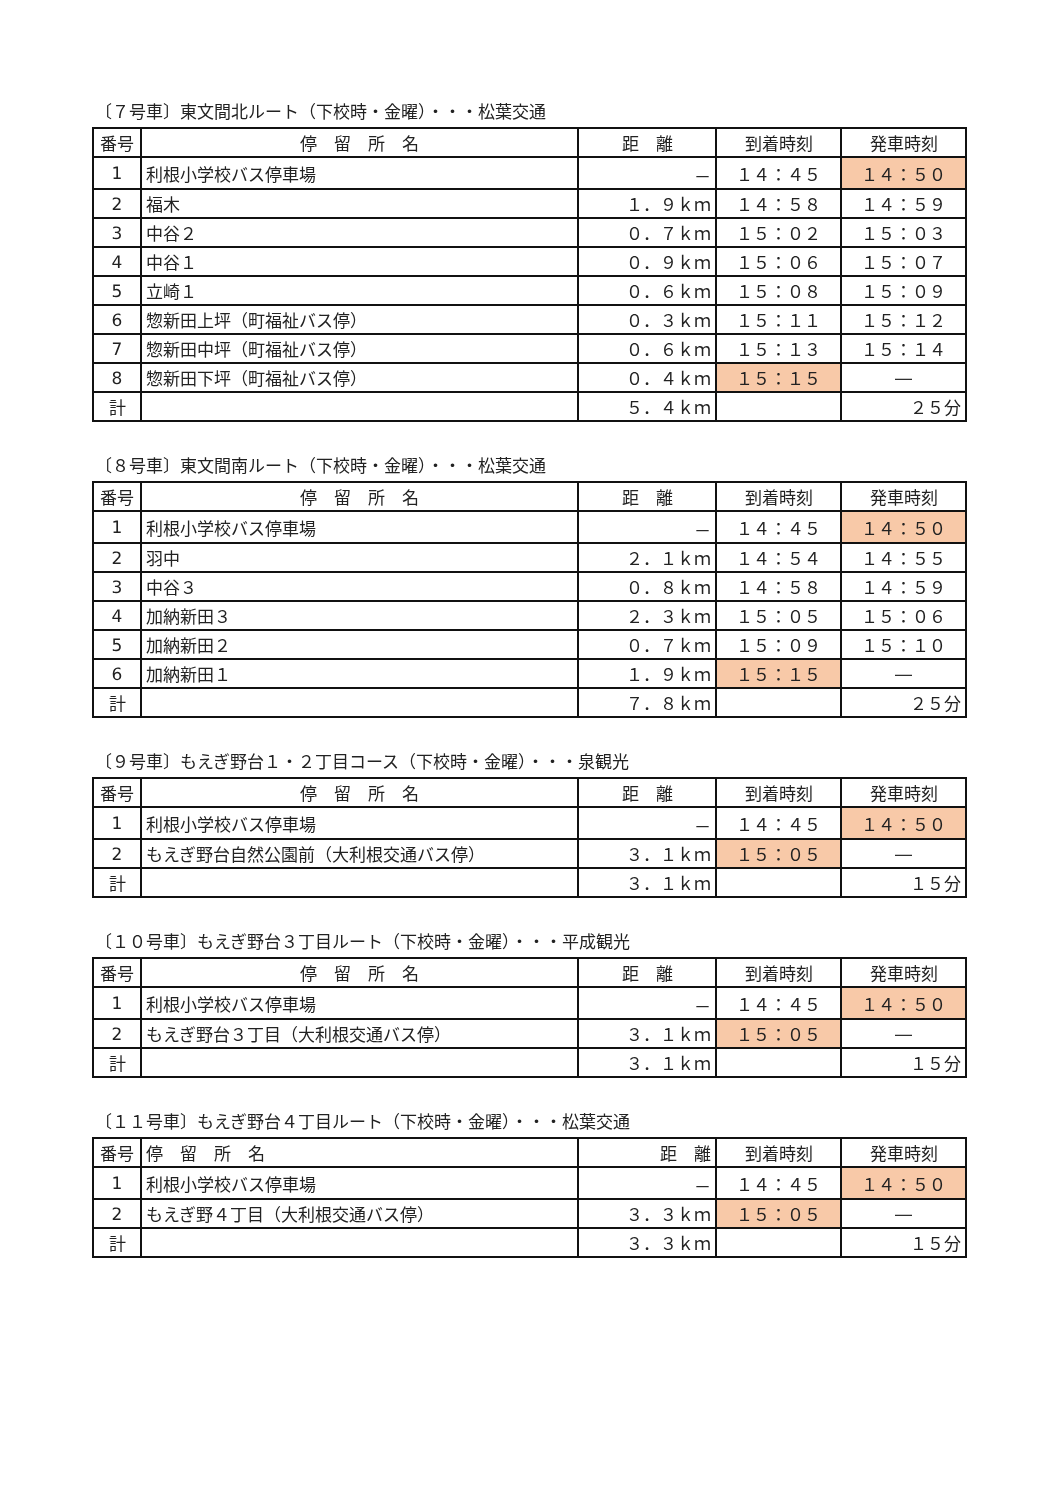〔７号車〕東文間北ルート（下校時・金曜）・・・松葉交通
| 番号 | 停 留 所 名 | 距 離 | 到着時刻 | 発車時刻 |
| --- | --- | --- | --- | --- |
| 1 | 利根小学校バス停車場 | － | １４：４５ | １４：５０ |
| 2 | 福木 | １．９ｋｍ | １４：５８ | １４：５９ |
| 3 | 中谷２ | ０．７ｋｍ | １５：０２ | １５：０３ |
| 4 | 中谷１ | ０．９ｋｍ | １５：０６ | １５：０７ |
| 5 | 立崎１ | ０．６ｋｍ | １５：０８ | １５：０９ |
| 6 | 惣新田上坪（町福祉バス停） | ０．３ｋｍ | １５：１１ | １５：１２ |
| 7 | 惣新田中坪（町福祉バス停） | ０．６ｋｍ | １５：１３ | １５：１４ |
| 8 | 惣新田下坪（町福祉バス停） | ０．４ｋｍ | １５：１５ | ― |
| 計 | | ５．４ｋｍ | | ２５分 |
〔８号車〕東文間南ルート（下校時・金曜）・・・松葉交通
| 番号 | 停 留 所 名 | 距 離 | 到着時刻 | 発車時刻 |
| --- | --- | --- | --- | --- |
| 1 | 利根小学校バス停車場 | － | １４：４５ | １４：５０ |
| 2 | 羽中 | ２．１ｋｍ | １４：５４ | １４：５５ |
| 3 | 中谷３ | ０．８ｋｍ | １４：５８ | １４：５９ |
| 4 | 加納新田３ | ２．３ｋｍ | １５：０５ | １５：０６ |
| 5 | 加納新田２ | ０．７ｋｍ | １５：０９ | １５：１０ |
| 6 | 加納新田１ | １．９ｋｍ | １５：１５ | ― |
| 計 | | ７．８ｋｍ | | ２５分 |
〔９号車〕もえぎ野台１・２丁目コース（下校時・金曜）・・・泉観光
| 番号 | 停 留 所 名 | 距 離 | 到着時刻 | 発車時刻 |
| --- | --- | --- | --- | --- |
| 1 | 利根小学校バス停車場 | － | １４：４５ | １４：５０ |
| 2 | もえぎ野台自然公園前（大利根交通バス停） | ３．１ｋｍ | １５：０５ | ― |
| 計 | | ３．１ｋｍ | | １５分 |
〔１０号車〕もえぎ野台３丁目ルート（下校時・金曜）・・・平成観光
| 番号 | 停 留 所 名 | 距 離 | 到着時刻 | 発車時刻 |
| --- | --- | --- | --- | --- |
| 1 | 利根小学校バス停車場 | － | １４：４５ | １４：５０ |
| 2 | もえぎ野台３丁目（大利根交通バス停） | ３．１ｋｍ | １５：０５ | ― |
| 計 | | ３．１ｋｍ | | １５分 |
〔１１号車〕もえぎ野台４丁目ルート（下校時・金曜）・・・松葉交通
| 番号 | 停 留 所 名 | 距 離 | 到着時刻 | 発車時刻 |
| --- | --- | --- | --- | --- |
| 1 | 利根小学校バス停車場 | － | １４：４５ | １４：５０ |
| 2 | もえぎ野４丁目（大利根交通バス停） | ３．３ｋｍ | １５：０５ | ― |
| 計 | | ３．３ｋｍ | | １５分 |